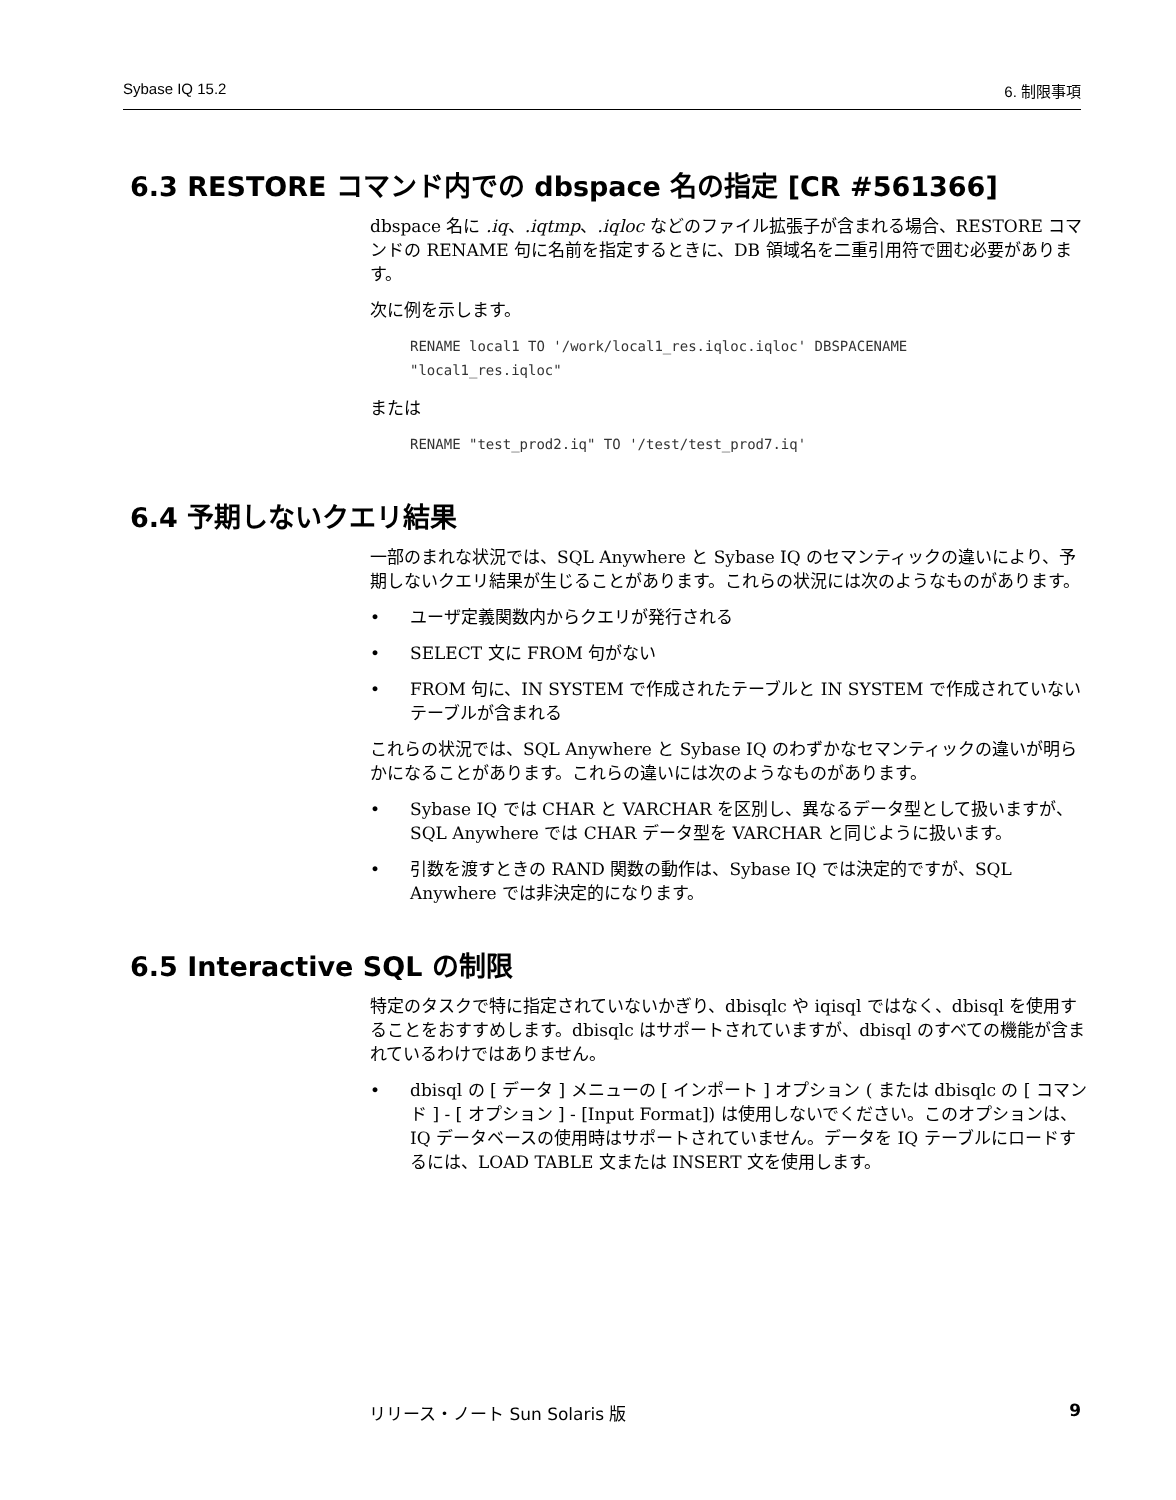Sybase IQ 15.2 6. 制限事項
6.3 RESTORE コマンド内での dbspace 名の指定 [CR #561366]
dbspace 名に .iq、.iqtmp、.iqloc などのファイル拡張子が含まれる場合、RESTORE コマンドの RENAME 句に名前を指定するときに、DB 領域名を二重引用符で囲む必要があります。
次に例を示します。
RENAME local1 TO '/work/local1_res.iqloc.iqloc' DBSPACENAME
"local1_res.iqloc"
または
RENAME "test_prod2.iq" TO '/test/test_prod7.iq'
6.4 予期しないクエリ結果
一部のまれな状況では、SQL Anywhere と Sybase IQ のセマンティックの違いにより、予期しないクエリ結果が生じることがあります。これらの状況には次のようなものがあります。
• ユーザ定義関数内からクエリが発行される
• SELECT 文に FROM 句がない
• FROM 句に、IN SYSTEM で作成されたテーブルと IN SYSTEM で作成されていないテーブルが含まれる
これらの状況では、SQL Anywhere と Sybase IQ のわずかなセマンティックの違いが明らかになることがあります。これらの違いには次のようなものがあります。
• Sybase IQ では CHAR と VARCHAR を区別し、異なるデータ型として扱いますが、SQL Anywhere では CHAR データ型を VARCHAR と同じように扱います。
• 引数を渡すときの RAND 関数の動作は、Sybase IQ では決定的ですが、SQL Anywhere では非決定的になります。
6.5 Interactive SQL の制限
特定のタスクで特に指定されていないかぎり、dbisqlc や iqisql ではなく、dbisql を使用することをおすすめします。dbisqlc はサポートされていますが、dbisql のすべての機能が含まれているわけではありません。
• dbisql の [ データ ] メニューの [ インポート ] オプション ( または dbisqlc の [ コマンド ] - [ オプション ] - [Input Format]) は使用しないでください。このオプションは、IQ データベースの使用時はサポートされていません。データを IQ テーブルにロードするには、LOAD TABLE 文または INSERT 文を使用します。
リリース・ノート Sun Solaris 版 9